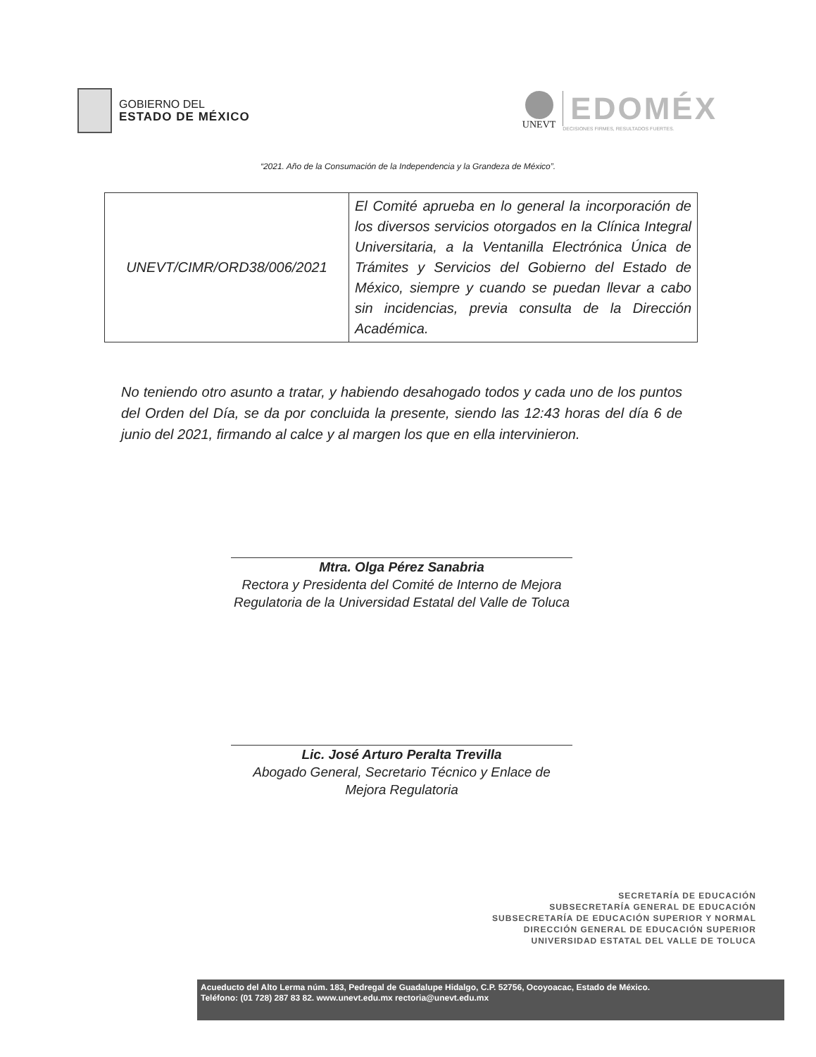GOBIERNO DEL
ESTADO DE MÉXICO
UNEVT
EDOMÉX
DECISIONES FIRMES, RESULTADOS FUERTES.
“2021. Año de la Consumación de la Independencia y la Grandeza de México”.
| UNEVT/CIMR/ORD38/006/2021 | El Comité aprueba en lo general la incorporación de los diversos servicios otorgados en la Clínica Integral Universitaria, a la Ventanilla Electrónica Única de Trámites y Servicios del Gobierno del Estado de México, siempre y cuando se puedan llevar a cabo sin incidencias, previa consulta de la Dirección Académica. |
No teniendo otro asunto a tratar, y habiendo desahogado todos y cada uno de los puntos del Orden del Día, se da por concluida la presente, siendo las 12:43 horas del día 6 de junio del 2021, firmando al calce y al margen los que en ella intervinieron.
Mtra. Olga Pérez Sanabria
Rectora y Presidenta del Comité de Interno de Mejora Regulatoria de la Universidad Estatal del Valle de Toluca
Lic. José Arturo Peralta Trevilla
Abogado General, Secretario Técnico y Enlace de Mejora Regulatoria
SECRETARÍA DE EDUCACIÓN
SUBSECRETARÍA GENERAL DE EDUCACIÓN
SUBSECRETARÍA DE EDUCACIÓN SUPERIOR Y NORMAL
DIRECCIÓN GENERAL DE EDUCACIÓN SUPERIOR
UNIVERSIDAD ESTATAL DEL VALLE DE TOLUCA
Acueducto del Alto Lerma núm. 183, Pedregal de Guadalupe Hidalgo, C.P. 52756, Ocoyoacac, Estado de México.
Teléfono: (01 728) 287 83 82. www.unevt.edu.mx rectoria@unevt.edu.mx